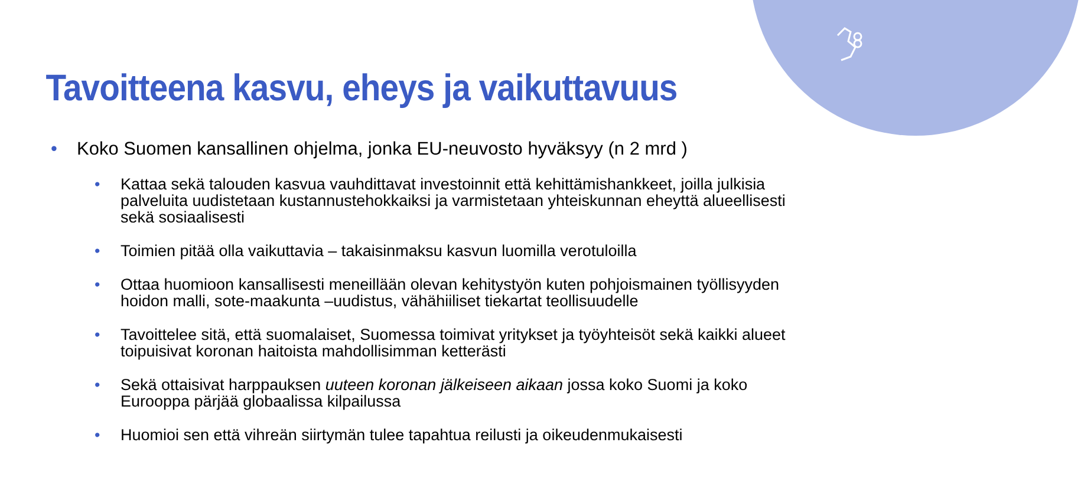Tavoitteena kasvu, eheys ja vaikuttavuus
• Koko Suomen kansallinen ohjelma, jonka EU-neuvosto hyväksyy (n 2 mrd )
• Kattaa sekä talouden kasvua vauhdittavat investoinnit että kehittämishankkeet, joilla julkisia palveluita uudistetaan kustannustehokkaiksi ja varmistetaan yhteiskunnan eheyttä alueellisesti sekä sosiaalisesti
• Toimien pitää olla vaikuttavia – takaisinmaksu kasvun luomilla verotuloilla
• Ottaa huomioon kansallisesti meneillään olevan kehitystyön kuten pohjoismainen työllisyyden hoidon malli, sote-maakunta –uudistus, vähähiiliset tiekartat teollisuudelle
• Tavoittelee sitä, että suomalaiset, Suomessa toimivat yritykset ja työyhteisöt sekä kaikki alueet toipuisivat koronan haitoista mahdollisimman ketterästi
• Sekä ottaisivat harppauksen uuteen koronan jälkeiseen aikaan jossa koko Suomi ja koko Eurooppa pärjää globaalissa kilpailussa
• Huomioi sen että vihreän siirtymän tulee tapahtua reilusti ja oikeudenmukaisesti